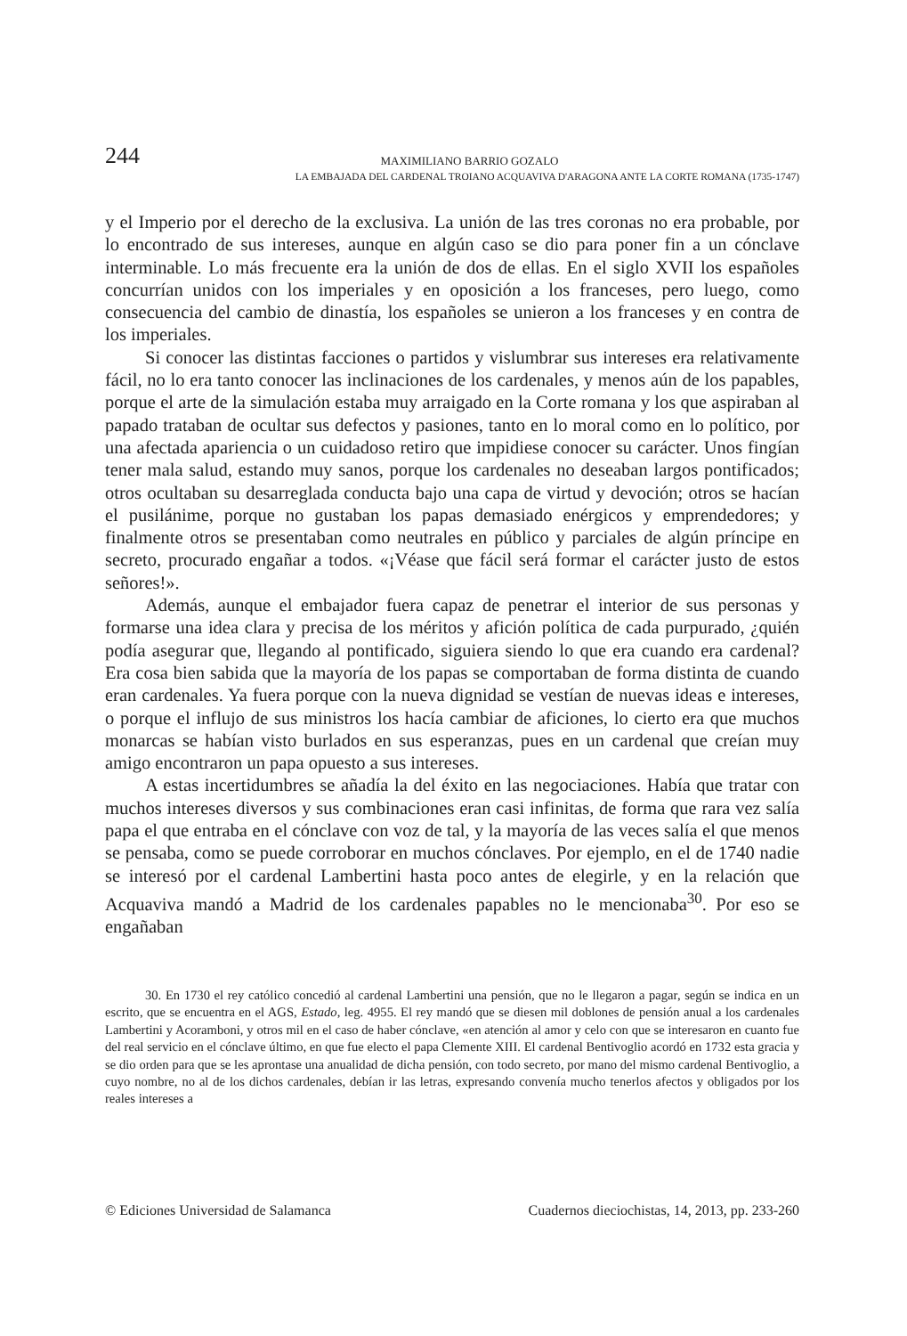244
MAXIMILIANO BARRIO GOZALO
LA EMBAJADA DEL CARDENAL TROIANO ACQUAVIVA D'ARAGONA ANTE LA CORTE ROMANA (1735-1747)
y el Imperio por el derecho de la exclusiva. La unión de las tres coronas no era probable, por lo encontrado de sus intereses, aunque en algún caso se dio para poner fin a un cónclave interminable. Lo más frecuente era la unión de dos de ellas. En el siglo XVII los españoles concurrían unidos con los imperiales y en oposición a los franceses, pero luego, como consecuencia del cambio de dinastía, los españoles se unieron a los franceses y en contra de los imperiales.
Si conocer las distintas facciones o partidos y vislumbrar sus intereses era relativamente fácil, no lo era tanto conocer las inclinaciones de los cardenales, y menos aún de los papables, porque el arte de la simulación estaba muy arraigado en la Corte romana y los que aspiraban al papado trataban de ocultar sus defectos y pasiones, tanto en lo moral como en lo político, por una afectada apariencia o un cuidadoso retiro que impidiese conocer su carácter. Unos fingían tener mala salud, estando muy sanos, porque los cardenales no deseaban largos pontificados; otros ocultaban su desarreglada conducta bajo una capa de virtud y devoción; otros se hacían el pusilánime, porque no gustaban los papas demasiado enérgicos y emprendedores; y finalmente otros se presentaban como neutrales en público y parciales de algún príncipe en secreto, procurado engañar a todos. «¡Véase que fácil será formar el carácter justo de estos señores!».
Además, aunque el embajador fuera capaz de penetrar el interior de sus personas y formarse una idea clara y precisa de los méritos y afición política de cada purpurado, ¿quién podía asegurar que, llegando al pontificado, siguiera siendo lo que era cuando era cardenal? Era cosa bien sabida que la mayoría de los papas se comportaban de forma distinta de cuando eran cardenales. Ya fuera porque con la nueva dignidad se vestían de nuevas ideas e intereses, o porque el influjo de sus ministros los hacía cambiar de aficiones, lo cierto era que muchos monarcas se habían visto burlados en sus esperanzas, pues en un cardenal que creían muy amigo encontraron un papa opuesto a sus intereses.
A estas incertidumbres se añadía la del éxito en las negociaciones. Había que tratar con muchos intereses diversos y sus combinaciones eran casi infinitas, de forma que rara vez salía papa el que entraba en el cónclave con voz de tal, y la mayoría de las veces salía el que menos se pensaba, como se puede corroborar en muchos cónclaves. Por ejemplo, en el de 1740 nadie se interesó por el cardenal Lambertini hasta poco antes de elegirle, y en la relación que Acquaviva mandó a Madrid de los cardenales papables no le mencionaba<sup>30</sup>. Por eso se engañaban
30. En 1730 el rey católico concedió al cardenal Lambertini una pensión, que no le llegaron a pagar, según se indica en un escrito, que se encuentra en el AGS, Estado, leg. 4955. El rey mandó que se diesen mil doblones de pensión anual a los cardenales Lambertini y Acoramboni, y otros mil en el caso de haber cónclave, «en atención al amor y celo con que se interesaron en cuanto fue del real servicio en el cónclave último, en que fue electo el papa Clemente XIII. El cardenal Bentivoglio acordó en 1732 esta gracia y se dio orden para que se les aprontase una anualidad de dicha pensión, con todo secreto, por mano del mismo cardenal Bentivoglio, a cuyo nombre, no al de los dichos cardenales, debían ir las letras, expresando convenía mucho tenerlos afectos y obligados por los reales intereses a
© Ediciones Universidad de Salamanca Cuadernos dieciochistas, 14, 2013, pp. 233-260